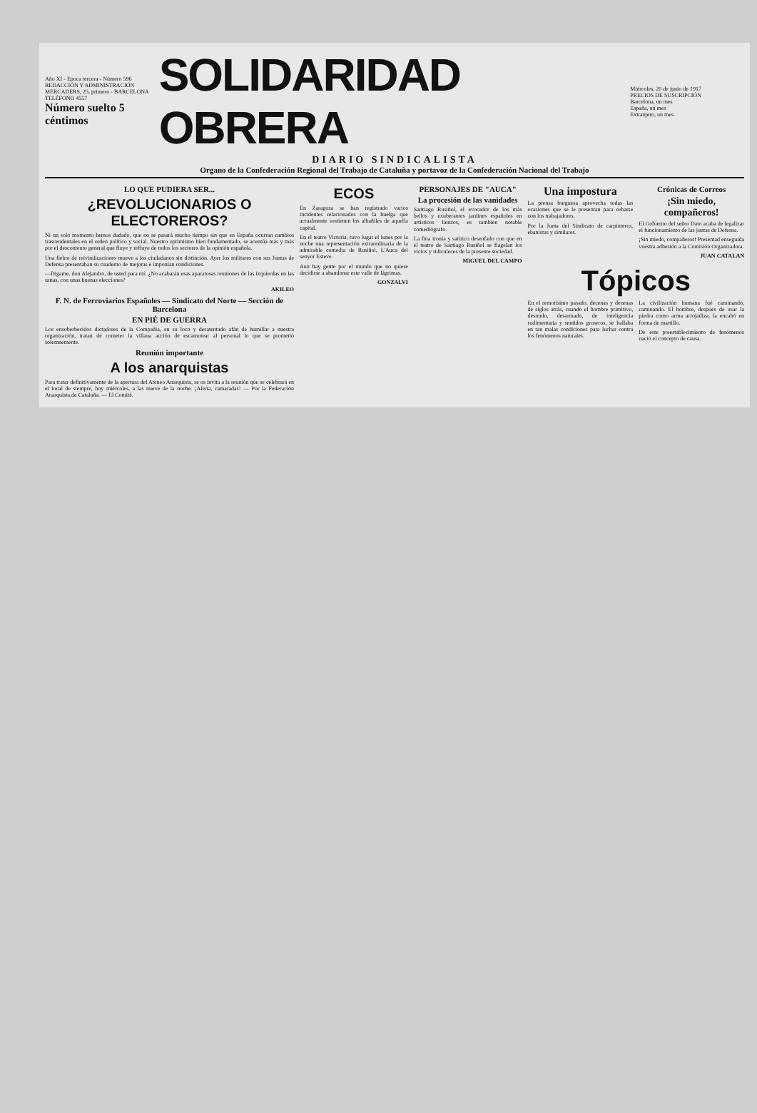Año XI - Epoca tercera - Número 596
REDACCIÓN Y ADMINISTRACIÓN
MERCADERS, 25, primero - BARCELONA
TELÉFONO 4557
Número suelto 5 céntimos
SOLIDARIDAD OBRERA
Miércoles, 20 de junio de 1917
PRECIOS DE SUSCRIPCIÓN
Barcelona, un mes
España, un mes
Extranjero, un mes
DIARIO SINDICALISTA
Organo de la Confederación Regional del Trabajo de Cataluña y portavoz de la Confederación Nacional del Trabajo
LO QUE PUDIERA SER...
¿REVOLUCIONARIOS O ELECTOREROS?
Ni un solo momento hemos dudado, que no se pasará mucho tiempo sin que en España ocurran cambios trascendentales en el orden político y social. Nuestro optimismo bien fundamentado, se acentúa más y más por el descontento general que fluye y refluye de todos los sectores de la opinión española.
Una fiebre de reivindicaciones mueve a los ciudadanos sin distinción. Ayer los militares con sus Juntas de Defensa presentaban su cuaderno de mejoras e imponían condiciones.
—Digame, don Alejandro, de usted para mí: ¿No acabarán esas aparatosas reuniones de las izquierdas en las urnas, con unas buenas elecciones?
AKILEO
F. N. de Ferroviarios Españoles — Sindicato del Norte — Sección de Barcelona
EN PIÉ DE GUERRA
Los ensoberbecidos dictadores de la Compañía, en su loco y desatentado afán de humillar a nuestra organización, tratan de cometer la villana acción de escamotear al personal lo que se prometió solemnemente.
Reunión importante
A los anarquistas
Para tratar definitivamente de la apertura del Ateneo Anarquista, se os invita a la reunión que se celebrará en el local de siempre, hoy miércoles, a las nueve de la noche. ¡Alerta, camaradas! — Por la Federación Anarquista de Cataluña. — El Comité.
ECOS
En Zaragoza se han registrado varios incidentes relacionados con la huelga que actualmente sostienen los albañiles de aquella capital.
En el teatro Victoria, tuvo lugar el lunes por la noche una representación extraordinaria de la admirable comedia de Rusiñol, L'Auca del senyor Esteve.
Aun hay gente por el mundo que no quiere decidirse a abandonar este valle de lágrimas.
GONZALVI
PERSONAJES DE "AUCA"
La procesión de las vanidades
Santiago Rusiñol, el evocador de los más bellos y exuberantes jardines españoles en artísticos lienzos, es también notable comediógrafo.
La fina ironía y satírico desenfado con que en el teatro de Santiago Rusiñol se flagelan los vicios y ridiculeces de la presente sociedad.
MIGUEL DEL CAMPO
Una impostura
La prensa burguesa aprovecha todas las ocasiones que se le presentan para cebarse con los trabajadores.
Por la Junta del Sindicato de carpinteros, ebanistas y similares.
Crónicas de Correos
¡Sin miedo, compañeros!
El Gobierno del señor Dato acaba de legalizar el funcionamiento de las juntas de Defensa.
¡Sin miedo, compañeros! Presentad enseguida vuestra adhesión a la Comisión Organizadora.
JUAN CATALAN
Tópicos
En el remotísimo pasado, decenas y decenas de siglos atrás, cuando el hombre primitivo, desnudo, desarmado, de inteligencia rudimentaria y sentidos groseros, se hallaba en tan malas condiciones para luchar contra los fenómenos naturales.
La civilización humana fué caminando, caminando. El hombre, después de usar la piedra como arma arrojadiza, la encabó en forma de martillo.
De este preestablecimiento de fenómenos nació el concepto de causa.